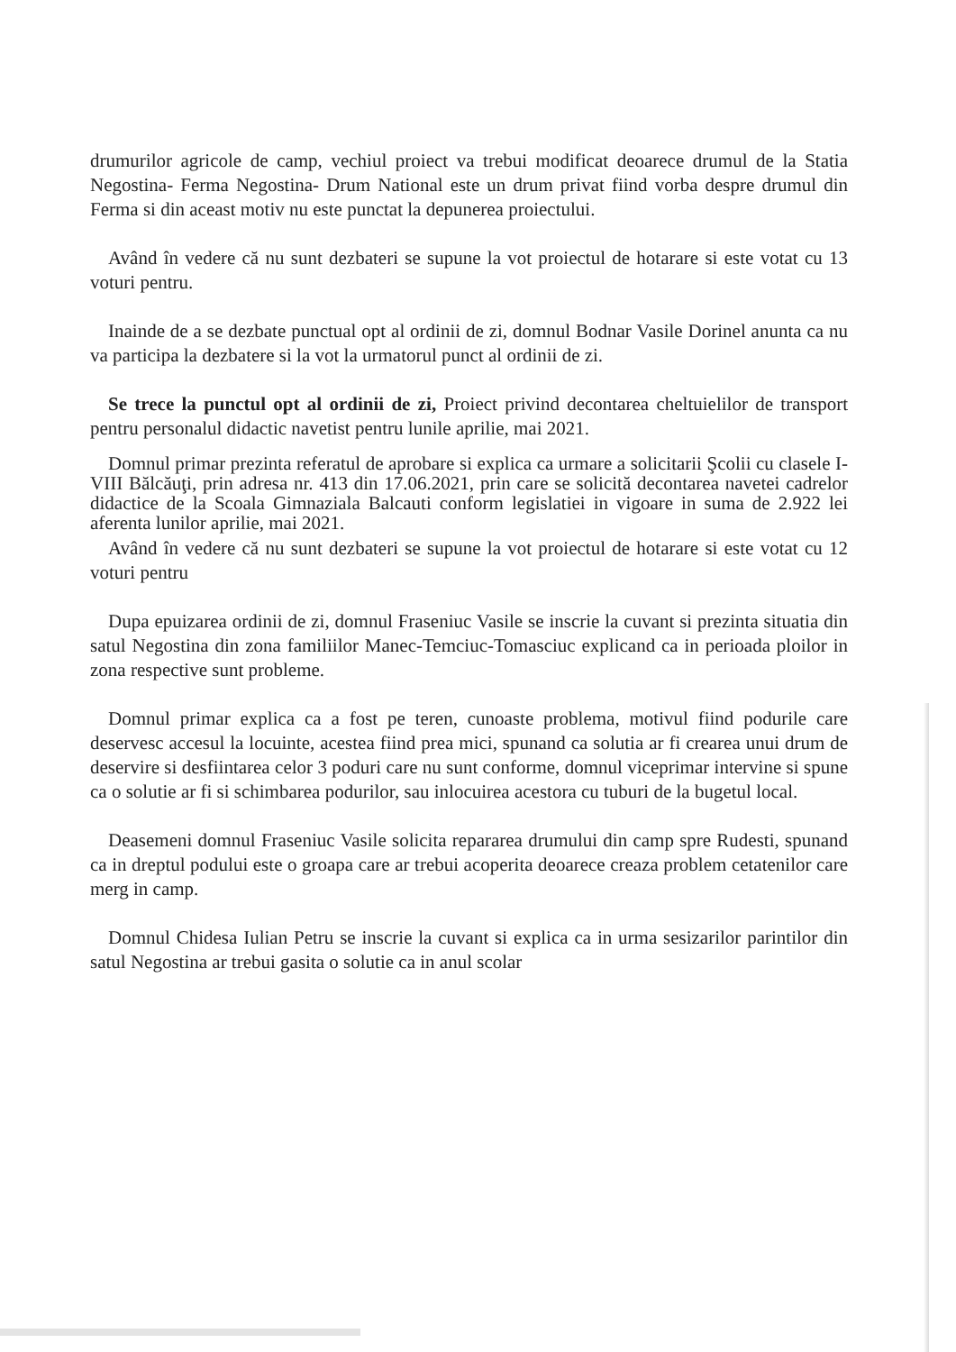drumurilor agricole de camp, vechiul proiect va trebui modificat deoarece drumul de la Statia Negostina- Ferma Negostina- Drum National este un drum privat fiind vorba despre drumul din Ferma si din aceast motiv nu este punctat la depunerea proiectului.
Având în vedere că nu sunt dezbateri se supune la vot proiectul de hotarare si este votat cu 13 voturi pentru.
Inainde de a se dezbate punctual opt al ordinii de zi, domnul Bodnar Vasile Dorinel anunta ca nu va participa la dezbatere si la vot la urmatorul punct al ordinii de zi.
Se trece la punctul opt al ordinii de zi, Proiect privind decontarea cheltuielilor de transport pentru personalul didactic navetist pentru lunile aprilie, mai 2021.
Domnul primar prezinta referatul de aprobare si explica ca urmare a solicitarii Şcolii cu clasele I-VIII Bălcăuţi, prin adresa nr. 413 din 17.06.2021, prin care se solicită decontarea navetei cadrelor didactice de la Scoala Gimnaziala Balcauti conform legislatiei in vigoare in suma de 2.922 lei aferenta lunilor aprilie, mai 2021.
Având în vedere că nu sunt dezbateri se supune la vot proiectul de hotarare si este votat cu 12 voturi pentru
Dupa epuizarea ordinii de zi, domnul Fraseniuc Vasile se inscrie la cuvant si prezinta situatia din satul Negostina din zona familiilor Manec-Temciuc-Tomasciuc explicand ca in perioada ploilor in zona respective sunt probleme.
Domnul primar explica ca a fost pe teren, cunoaste problema, motivul fiind podurile care deservesc accesul la locuinte, acestea fiind prea mici, spunand ca solutia ar fi crearea unui drum de deservire si desfiintarea celor 3 poduri care nu sunt conforme, domnul viceprimar intervine si spune ca o solutie ar fi si schimbarea podurilor, sau inlocuirea acestora cu tuburi de la bugetul local.
Deasemeni domnul Fraseniuc Vasile solicita repararea drumului din camp spre Rudesti, spunand ca in dreptul podului este o groapa care ar trebui acoperita deoarece creaza problem cetatenilor care merg in camp.
Domnul Chidesa Iulian Petru se inscrie la cuvant si explica ca in urma sesizarilor parintilor din satul Negostina ar trebui gasita o solutie ca in anul scolar